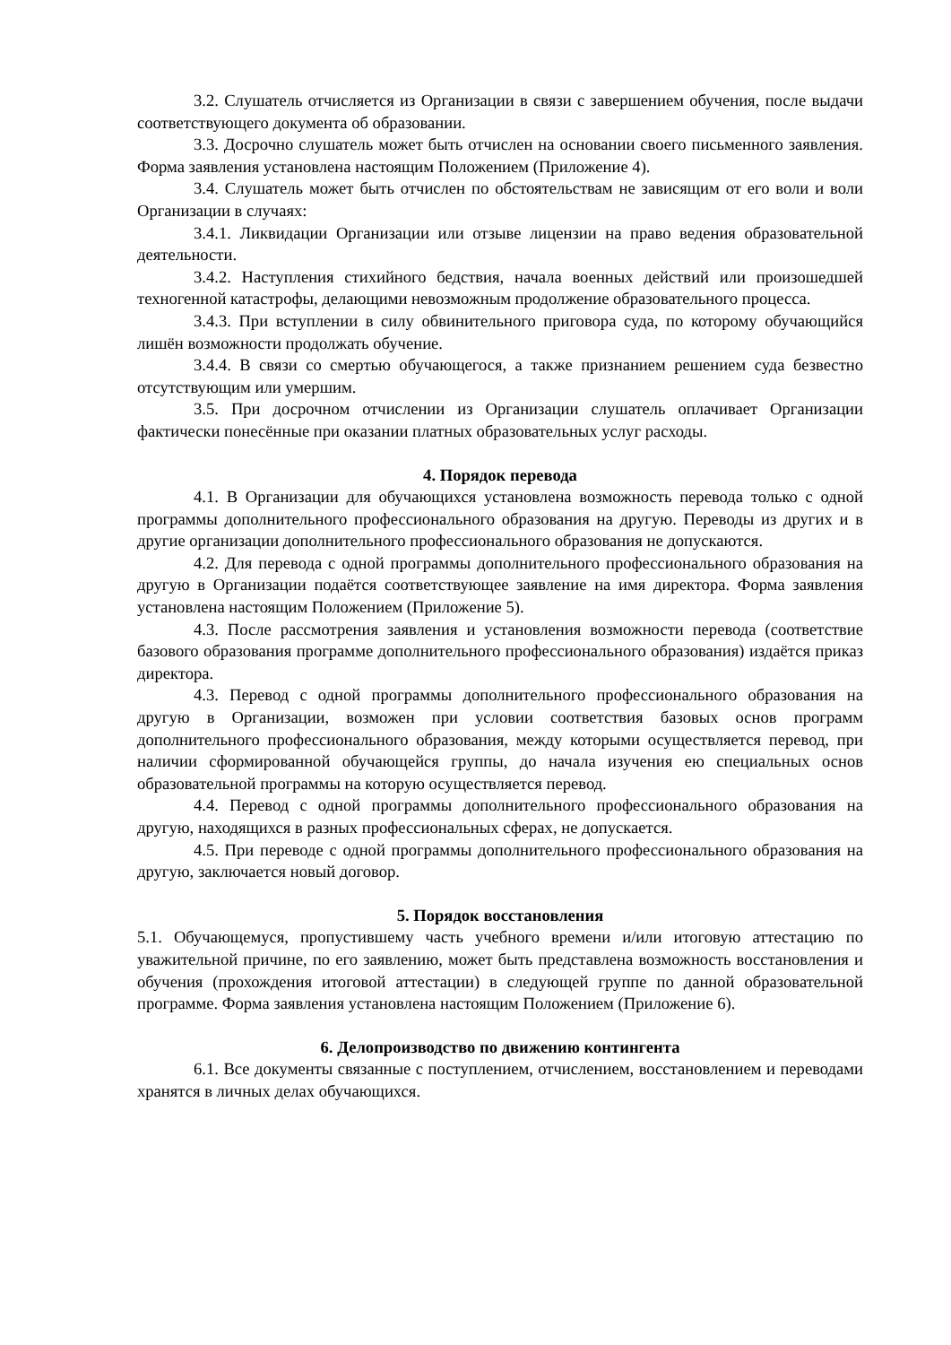3.2. Слушатель отчисляется из Организации в связи с завершением обучения, после выдачи соответствующего документа об образовании.
3.3. Досрочно слушатель может быть отчислен на основании своего письменного заявления. Форма заявления установлена настоящим Положением (Приложение 4).
3.4. Слушатель может быть отчислен по обстоятельствам не зависящим от его воли и воли Организации в случаях:
3.4.1. Ликвидации Организации или отзыве лицензии на право ведения образовательной деятельности.
3.4.2. Наступления стихийного бедствия, начала военных действий или произошедшей техногенной катастрофы, делающими невозможным продолжение образовательного процесса.
3.4.3. При вступлении в силу обвинительного приговора суда, по которому обучающийся лишён возможности продолжать обучение.
3.4.4. В связи со смертью обучающегося, а также признанием решением суда безвестно отсутствующим или умершим.
3.5. При досрочном отчислении из Организации слушатель оплачивает Организации фактически понесённые при оказании платных образовательных услуг расходы.
4. Порядок перевода
4.1. В Организации для обучающихся установлена возможность перевода только с одной программы дополнительного профессионального образования на другую. Переводы из других и в другие организации дополнительного профессионального образования не допускаются.
4.2. Для перевода с одной программы дополнительного профессионального образования на другую в Организации подаётся соответствующее заявление на имя директора. Форма заявления установлена настоящим Положением (Приложение 5).
4.3. После рассмотрения заявления и установления возможности перевода (соответствие базового образования программе дополнительного профессионального образования) издаётся приказ директора.
4.3. Перевод с одной программы дополнительного профессионального образования на другую в Организации, возможен при условии соответствия базовых основ программ дополнительного профессионального образования, между которыми осуществляется перевод, при наличии сформированной обучающейся группы, до начала изучения ею специальных основ образовательной программы на которую осуществляется перевод.
4.4. Перевод с одной программы дополнительного профессионального образования на другую, находящихся в разных профессиональных сферах, не допускается.
4.5. При переводе с одной программы дополнительного профессионального образования на другую, заключается новый договор.
5. Порядок восстановления
5.1. Обучающемуся, пропустившему часть учебного времени и/или итоговую аттестацию по уважительной причине, по его заявлению, может быть представлена возможность восстановления и обучения (прохождения итоговой аттестации) в следующей группе по данной образовательной программе. Форма заявления установлена настоящим Положением (Приложение 6).
6. Делопроизводство по движению контингента
6.1. Все документы связанные с поступлением, отчислением, восстановлением и переводами хранятся в личных делах обучающихся.